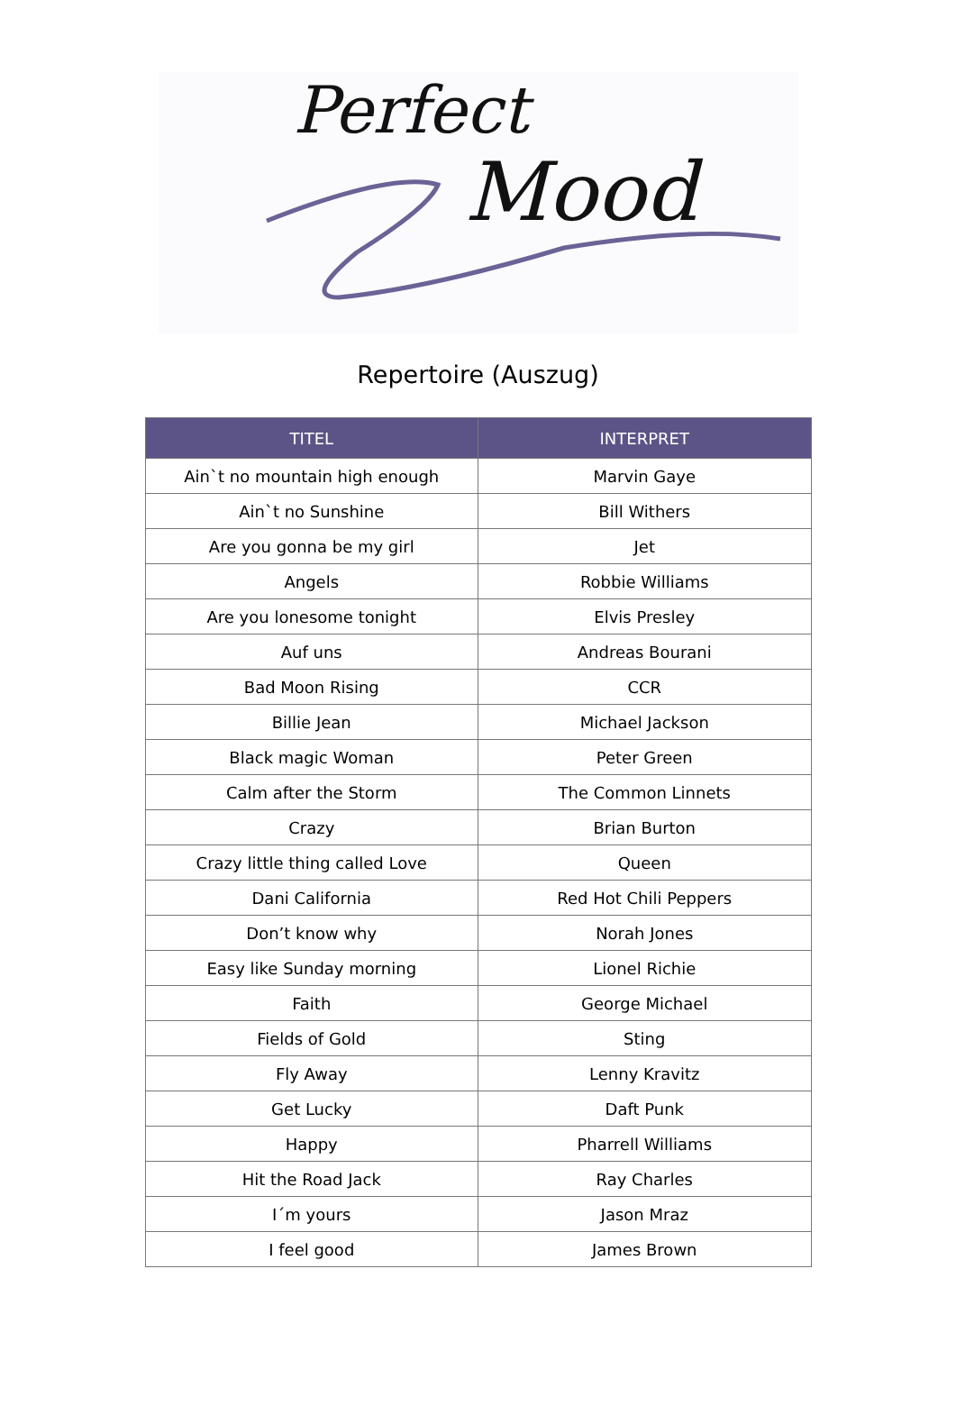Perfect
Mood
Repertoire (Auszug)
| TITEL | INTERPRET |
| --- | --- |
| Ain`t no mountain high enough | Marvin Gaye |
| Ain`t no Sunshine | Bill Withers |
| Are you gonna be my girl | Jet |
| Angels | Robbie Williams |
| Are you lonesome tonight | Elvis Presley |
| Auf uns | Andreas Bourani |
| Bad Moon Rising | CCR |
| Billie Jean | Michael Jackson |
| Black magic Woman | Peter Green |
| Calm after the Storm | The Common Linnets |
| Crazy | Brian Burton |
| Crazy little thing called Love | Queen |
| Dani California | Red Hot Chili Peppers |
| Don’t know why | Norah Jones |
| Easy like Sunday morning | Lionel Richie |
| Faith | George Michael |
| Fields of Gold | Sting |
| Fly Away | Lenny Kravitz |
| Get Lucky | Daft Punk |
| Happy | Pharrell Williams |
| Hit the Road Jack | Ray Charles |
| I´m yours | Jason Mraz |
| I feel good | James Brown |